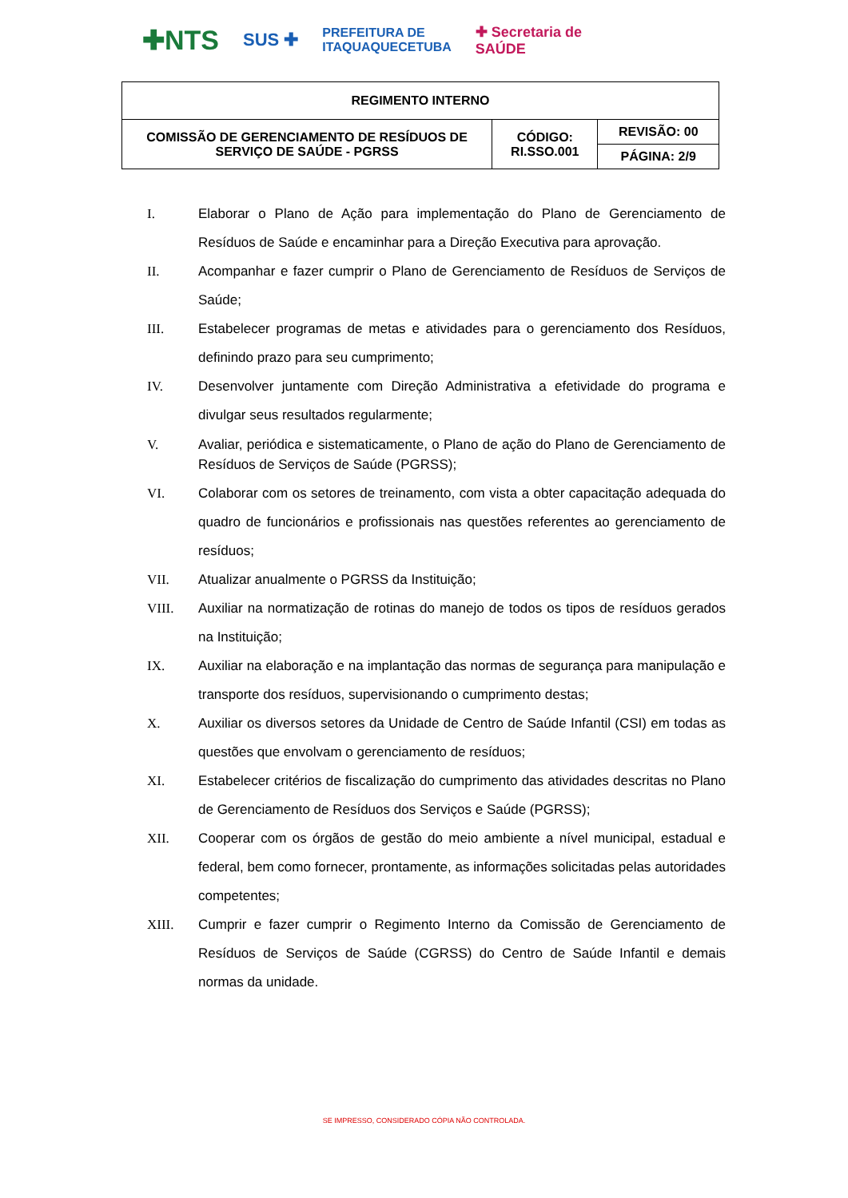✚NTS SUS ✚ PREFEITURA DE
ITAQUAQUECETUBA ✚ Secretaria de
SAÚDE
| REGIMENTO INTERNO | | |
| COMISSÃO DE GERENCIAMENTO DE RESÍDUOS DE SERVIÇO DE SAÚDE - PGRSS | CÓDIGO: RI.SSO.001 | REVISÃO: 00 |
| | | PÁGINA: 2/9 |
I. Elaborar o Plano de Ação para implementação do Plano de Gerenciamento de Resíduos de Saúde e encaminhar para a Direção Executiva para aprovação.
II. Acompanhar e fazer cumprir o Plano de Gerenciamento de Resíduos de Serviços de Saúde;
III. Estabelecer programas de metas e atividades para o gerenciamento dos Resíduos, definindo prazo para seu cumprimento;
IV. Desenvolver juntamente com Direção Administrativa a efetividade do programa e divulgar seus resultados regularmente;
V. Avaliar, periódica e sistematicamente, o Plano de ação do Plano de Gerenciamento de Resíduos de Serviços de Saúde (PGRSS);
VI. Colaborar com os setores de treinamento, com vista a obter capacitação adequada do quadro de funcionários e profissionais nas questões referentes ao gerenciamento de resíduos;
VII. Atualizar anualmente o PGRSS da Instituição;
VIII. Auxiliar na normatização de rotinas do manejo de todos os tipos de resíduos gerados na Instituição;
IX. Auxiliar na elaboração e na implantação das normas de segurança para manipulação e transporte dos resíduos, supervisionando o cumprimento destas;
X. Auxiliar os diversos setores da Unidade de Centro de Saúde Infantil (CSI) em todas as questões que envolvam o gerenciamento de resíduos;
XI. Estabelecer critérios de fiscalização do cumprimento das atividades descritas no Plano de Gerenciamento de Resíduos dos Serviços e Saúde (PGRSS);
XII. Cooperar com os órgãos de gestão do meio ambiente a nível municipal, estadual e federal, bem como fornecer, prontamente, as informações solicitadas pelas autoridades competentes;
XIII. Cumprir e fazer cumprir o Regimento Interno da Comissão de Gerenciamento de Resíduos de Serviços de Saúde (CGRSS) do Centro de Saúde Infantil e demais normas da unidade.
SE IMPRESSO, CONSIDERADO CÓPIA NÃO CONTROLADA.